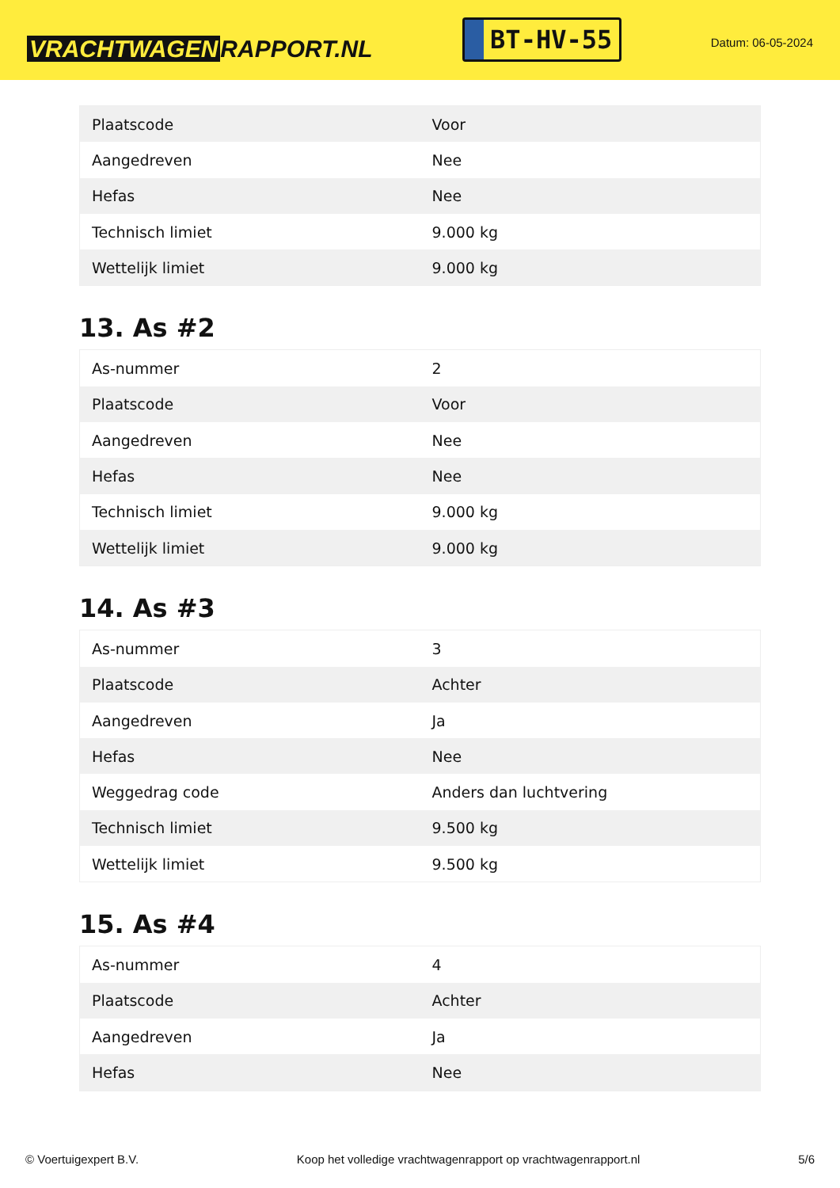VRACHTWAGEN RAPPORT.NL
BT-HV-55
Datum: 06-05-2024
| Plaatscode | Voor |
| Aangedreven | Nee |
| Hefas | Nee |
| Technisch limiet | 9.000 kg |
| Wettelijk limiet | 9.000 kg |
13. As #2
| As-nummer | 2 |
| Plaatscode | Voor |
| Aangedreven | Nee |
| Hefas | Nee |
| Technisch limiet | 9.000 kg |
| Wettelijk limiet | 9.000 kg |
14. As #3
| As-nummer | 3 |
| Plaatscode | Achter |
| Aangedreven | Ja |
| Hefas | Nee |
| Weggedrag code | Anders dan luchtvering |
| Technisch limiet | 9.500 kg |
| Wettelijk limiet | 9.500 kg |
15. As #4
| As-nummer | 4 |
| Plaatscode | Achter |
| Aangedreven | Ja |
| Hefas | Nee |
© Voertuigexpert B.V. Koop het volledige vrachtwagenrapport op vrachtwagenrapport.nl 5/6